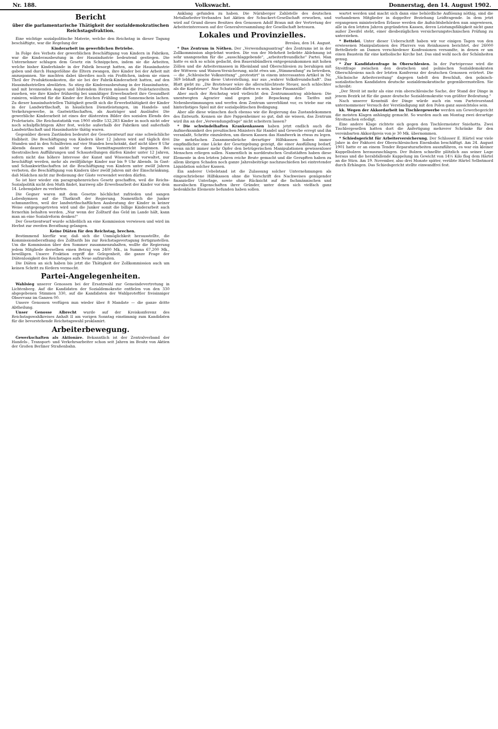Nr. 188. Volkswacht. Donnerstag, den 14. August 1902.
Bericht
über die parlamentarische Thätigkeit der sozialdemokratischen Reichstagsfraktion.
Eine wichtige sozialpolitische Materie, welche den Reichstag in dieser Tagung beschäftigte, war die Regelung der
Kinderarbeit im gewerblichen Betriebe.
In Folge des Verbots der gewerblichen Beschäftigung von Kindern in Fabriken, war die Kinderausbeutung in der Hausindustrie bedeutend gestiegen. Die Unternehmer schlugen dem Gesetz ein Schnippchen, indem sie die Arbeiten, welche bisher Kinderhände in der Fabrik besorgt hatten, an die Hausindustrie gaben und durch Hungerlöhne die Eltern zwangen, ihre Kinder bei der Arbeit mit anzuspannen. Sie machten dabei überdies noch ein Profitchen, indem sie einen Theil der Produktionskosten, die sie bei der Fabrik-Kinderarbeit hatten, auf den Hausindustriellen abwälzten. So stieg die Kinderausbeutung in der Hausindustrie, und mit brennenden Augen und blutendem Herzen müssen die Proletariereltern zusehen, wie ihre Kinder frühzeitig bei unmäßiger Erwerbsarbeit ihre Gesundheit ruiniren, während für die Kinder der Reichen Frühling und Sonnenschein lachen. Zu dieser hausindustriellen Thätigkeit gesellt sich die Erwerbsthätigkeit der Kinder in der Landwirthschaft, in häuslichen Dienstleistungen, im Handels- und Verkehrsgewerbe, in Gastwirthschaften, als Austräger und Ausläufer. Die gewerbliche Kinderarbeit ist eines der düstersten Bilder des sozialen Elends des Proletariats. Die Reichsstatistik von 1900 stellte 532,283 Kinder in noch nicht oder noch schulpflichtigem Alter fest, welche außerhalb der Fabriken und außerhalb Landwirthschaft und Hausindustrie thätig waren.
Gegenüber diesen Zuständen bedeutet der Gesetzentwurf nur eine schwächliche Halbheit. Die Beschäftigung von Kindern über 12 Jahren wird auf täglich drei Stunden und in den Schulferien auf vier Stunden beschränkt, darf nicht über 8 Uhr Abends dauern und nicht vor dem Vormittagsunterricht beginnen. Bei theatralischen Aufführungen und Schaustellungen dürfen Kinder unter 12 Jahren, sofern nicht das höhere Interesse der Kunst und Wissenschaft vorwaltet, nur beschäftigt werden, mehr als zwölfjährige Kinder nur bis 9 Uhr Abends. In Gast- und Schankwirthschaften ist die Beschäftigung von Kindern unter zwölf Jahren verboten, die Beschäftigung von Kindern über zwölf Jahren mit der Einschränkung, daß Mädchen nicht zur Bedienung der Gäste verwendet werden dürfen.
So ist hier wieder ein paragraphenreiches Gesetz geschaffen, weil die Reichs-Sozialpolitik nicht den Muth findet, kurzweg alle Erwerbsarbeit der Kinder vor dem 14. Lebensjahre zu verbieten.
Die Gegner waren mit dem Gesetze höchlichst zufrieden und sangen Lobeshymnen auf die Thatkraft der Regierung. Namentlich die Junker schmunzelten, weil der landwirthschaftlichen Ausbeutung der Kinder in keiner Weise entgegengetreten wird und die Junker somit die billige Kinderarbeit auch fernerhin behalten werden. „Nur wenn der Zolltarif das Geld im Lande hält, kann man an eine Sozialreform denken!"
Der Gesetzentwurf wurde schließlich an eine Kommission verwiesen und wird im Herbst zur zweiten Berathung gelangen.
Keine Diäten für den Reichstag, brechen.
Bestimmend hierfür war, daß sich die Unmöglichkeit herausstellte, die Kommissionsberathung des Zolltarifs bis zur Reichstagsvertagung fertigzustellen. Um die Kommission über den Sommer zusammenzuhalten, wollte die Regierung jedem Mitgliede derselben einen Betrag von 2400 Mk., in Summa 67,200 Mk., bewilligen. Unsere Fraktion ergriff die Gelegenheit, die ganze Frage der Diätenlosigkeit des Reichstages aufs Neue aufzurollen.
Die Diäten an sich haben bis jetzt die Thätigkeit der Zollkommission auch um keinen Schritt zu fördern vermocht.
Partei-Angelegenheiten.
Wahlsieg unserer Genossen bei der Ersatzwahl zur Gemeindevertretung in Lichtenberg. Auf die Kandidaten der Sozialdemokratie entfielen von den 330 abgegebenen Stimmen 330, auf die Kandidaten der Wahlproteftler freisinniger Observanz im Ganzen 00.
Unsere Genossen verfügen nun wieder über 8 Mandate — die ganze dritte Abtheilung.
Unser Genosse Albrecht wurde auf der Kreiskonferenz des Reichstagswahlkreises Anhalt II am vorigen Sonntag einstimmig zum Kandidaten für die bevorstehende Reichstagswahl proklamirt.
Arbeiterbewegung.
Gewerkschaften als Aktionäre. Bekanntlich ist der Zentralverband der Handels-, Transport- und Verkehrsarbeiter schon seit Jahren im Besitz von Aktien der Großen Berliner Straßenbahn.
Anklang gefunden zu haben. Die Nürnberger Zahlstelle des deutschen Metallarbeiter-Verbandes hat Aktien der Schuckert-Gesellschaft erworben, und wird auf Grund dieses Besitzes den Genossen Adolf Braun mit der Vertretung der Arbeiterinteressen auf der Generalversammlung der Gesellschaft betrauen.
Lokales und Provinzielles.
Breslau, den 14. August.
* Das Zentrum in Nöthen. Der „Verwendungsantrag" des Zentrums ist in der Zollkommission abgelehnt worden. Die von der Mehrheit beliebte Ablehnung ist sehr unangenehm für die „ausschlaggebende", „arbeiterfreundliche" Partei. Man hatte es sich so schön gedacht, den Bauernbündlern entgegenzukommen mit hohen Zöllen und die Arbeitermassen in Rheinland und Oberschlesien zu beruhigen mit der Wittwen- und Waisen-Versicherung, nicht etwa um „Stimmenfang" zu betreiben, — die „Schlesische Volkszeitung" „protestirt" in einem interessanten Artikel in Nr. 369 lebhaft gegen diese Unterstellung, nur aus „wahrer Volksfreundschaft". Das Blatt giebt zu: „Die Brotsteuer wäre die allerschlechteste Steuer, noch schlechter als die Kopfsteuer". Nur Schutzzölle dürfen es sein, keine Finanzzölle!
Aber auch der Reichstag wird vielleicht den Zentrumsantrag ablehnen: Die unentwegten Agrarier sind gegen jede Bepackung des Tarifes mit Nebenbestimmungen und werfen dem Zentrum unverblümt vor, es triebe nur ein hinterlistiges Spiel mit der sozialpolitischen Bedingung.
Aber alle diese wünschen doch ebenso wie die Regierung das Zustandekommen des Entwurfs. Kennen sie ihre Pappenheimer so gut, daß sie wissen, das Zentrum wird ihn an der „Verwendungsfrage" nicht scheitern lassen?
* Die schwindelhaften Krankenkassen haben jetzt endlich auch die Aufmerksamkeit des preußischen Ministers für Handel und Gewerbe erregt und ihn veranlaßt, Schritte einzuleiten, um diesen Kassen das Handwerk in etwas zu legen. Die mehrfachen Zusammenbrüche derartiger Hilfskassen haben immer empfindlicher eine Lücke der Gesetzgebung gezeigt, die einer Ausfüllung bedarf, wenn nicht immer mehr Opfer den betrügerischen Manipulationen gewissenloser Menschen erliegen sollen. Namentlich in norddeutschen Großstädten haben diese Elemente in den letzten Jahren reiche Beute gemacht und die Gerupften haben zu allem übrigen Schaden noch ganze Jahresbeiträge nachzuschießen bei eintretender Liquidation solcher Kassen.
Ein anderer Uebelstand ist die Zulassung solcher Unternehmungen als eingeschriebene Hilfskassen ohne die Vorschrift des Nachweises genügender finanzieller Unterlage, sowie ohne Rücksicht auf die fachmännischen und moralischen Eigenschaften ihrer Gründer, unter denen sich vielfach ganz bedenkliche Elemente befunden haben sollen.
wartet werden und macht sich dann eine behördliche Auflösung nöthig, sind die vorhandenen Mitglieder in doppelter Beziehung Leidtragende. In dem jetzt ergangenen ministeriellen Erlasse werden die Aufsichtsbehörden nun angewiesen, alle in den letzten Jahren gegründeten Kassen, deren Leistungsfähigkeit nicht ganz außer Zweifel steht, einer diesbezüglichen versicherungstechnischen Prüfung zu unterziehen.
* Bettelei. Unter dieser Ueberschrift haben wir vor einigen Tagen von den erwiesenen Manipulationen des Pfarrers von Reinhausen berichtet, der 26000 Bettelbriefe an Damen verschiedener Konfessionen versandte, in denen er um einen Baustein für eine katholische Kirche bat. Das sind wohl noch der Schönheiten genug.
* Zur Kandidatenfrage in Oberschlesien. In der Parteipresse wird die Streitfrage zwischen den deutschen und polnischen Sozialdemokraten Oberschlesiens nach der letzten Konferenz der deutschen Genossen erörtert. Die „Sächsische Arbeiterzeitung" dagegen tadelt den Beschluß, den polnisch-sozialistischen Kandidaten deutsche sozialdemokratische gegenüberzustellen. Sie schreibt:
„Der Streit ist mehr als eine rein oberschlesische Sache, der Stand der Dinge in jenem Bezirk ist für die ganze deutsche Sozialdemokratie von größter Bedeutung."
Nach unserer Kenntniß der Dinge würde auch ein vom Parteivorstand unternommener Versuch der Verständigung mit den Polen ganz aussichtslos sein.
kk. Wegen der Akkordarbeit im Tischlergewerbe werden am Gewerbegericht die meisten Klagen anhängig gemacht. So wurden auch am Montag zwei derartige Streitsachen erledigt.
Eine andere Klage richtete sich gegen den Tischlermeister Sniehotta. Zwei Tischlergesellen hatten dort die Anfertigung mehrerer Schränke für den vereinbarten Akkordpreis von je 30 Mk. übernommen.
* Schiedsgericht für Arbeiterversicherung. Der Schlosser E. Härtel war viele Jahre in der Faktorei der Oberschlesischen Eisenbahn beschäftigt. Am 24. August 1901 hatte er an einem Tender Reparaturarbeiten auszuführen, es war ein kleiner Kuppelbolzen herauszuschlagen. Der Bolzen schnellte plötzlich aus seiner Lage heraus und die herabfallende Kuppelung im Gewicht von 14½ Kilo flog dem Härtel an die Stirn. Am 19. November, also drei Monate später, verübte Härtel Selbstmord durch Erhängen. Das Schiedsgericht stellte einwandfrei fest.